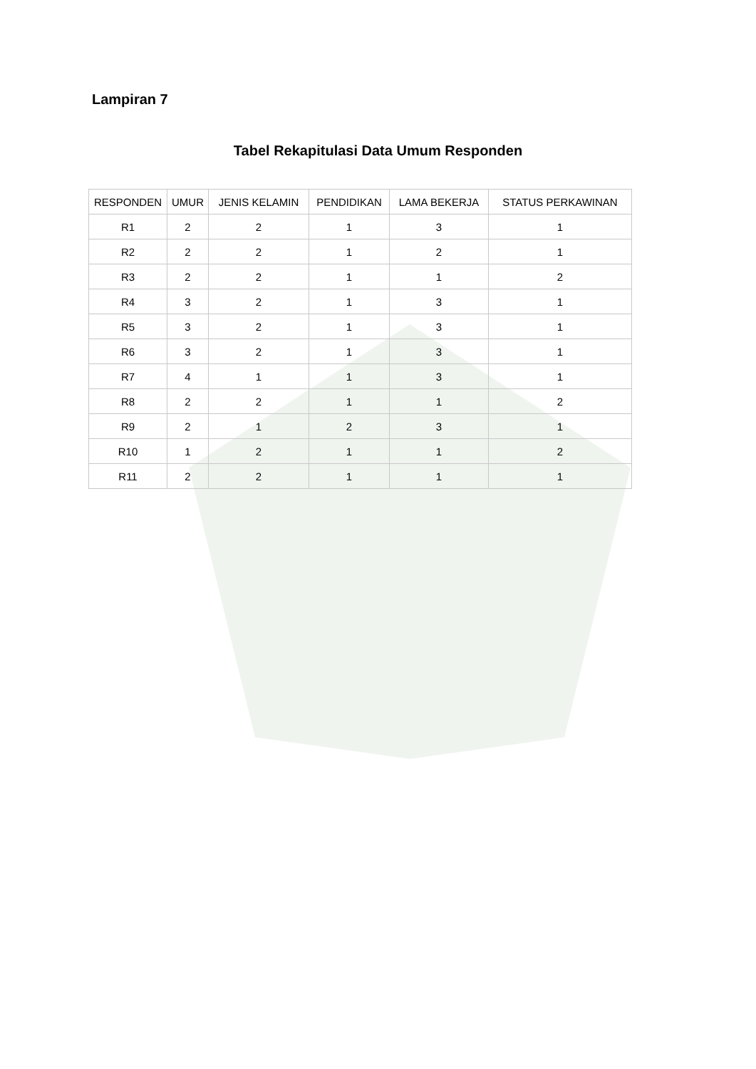Lampiran 7
Tabel Rekapitulasi Data Umum Responden
| RESPONDEN | UMUR | JENIS KELAMIN | PENDIDIKAN | LAMA BEKERJA | STATUS PERKAWINAN |
| --- | --- | --- | --- | --- | --- |
| R1 | 2 | 2 | 1 | 3 | 1 |
| R2 | 2 | 2 | 1 | 2 | 1 |
| R3 | 2 | 2 | 1 | 1 | 2 |
| R4 | 3 | 2 | 1 | 3 | 1 |
| R5 | 3 | 2 | 1 | 3 | 1 |
| R6 | 3 | 2 | 1 | 3 | 1 |
| R7 | 4 | 1 | 1 | 3 | 1 |
| R8 | 2 | 2 | 1 | 1 | 2 |
| R9 | 2 | 1 | 2 | 3 | 1 |
| R10 | 1 | 2 | 1 | 1 | 2 |
| R11 | 2 | 2 | 1 | 1 | 1 |